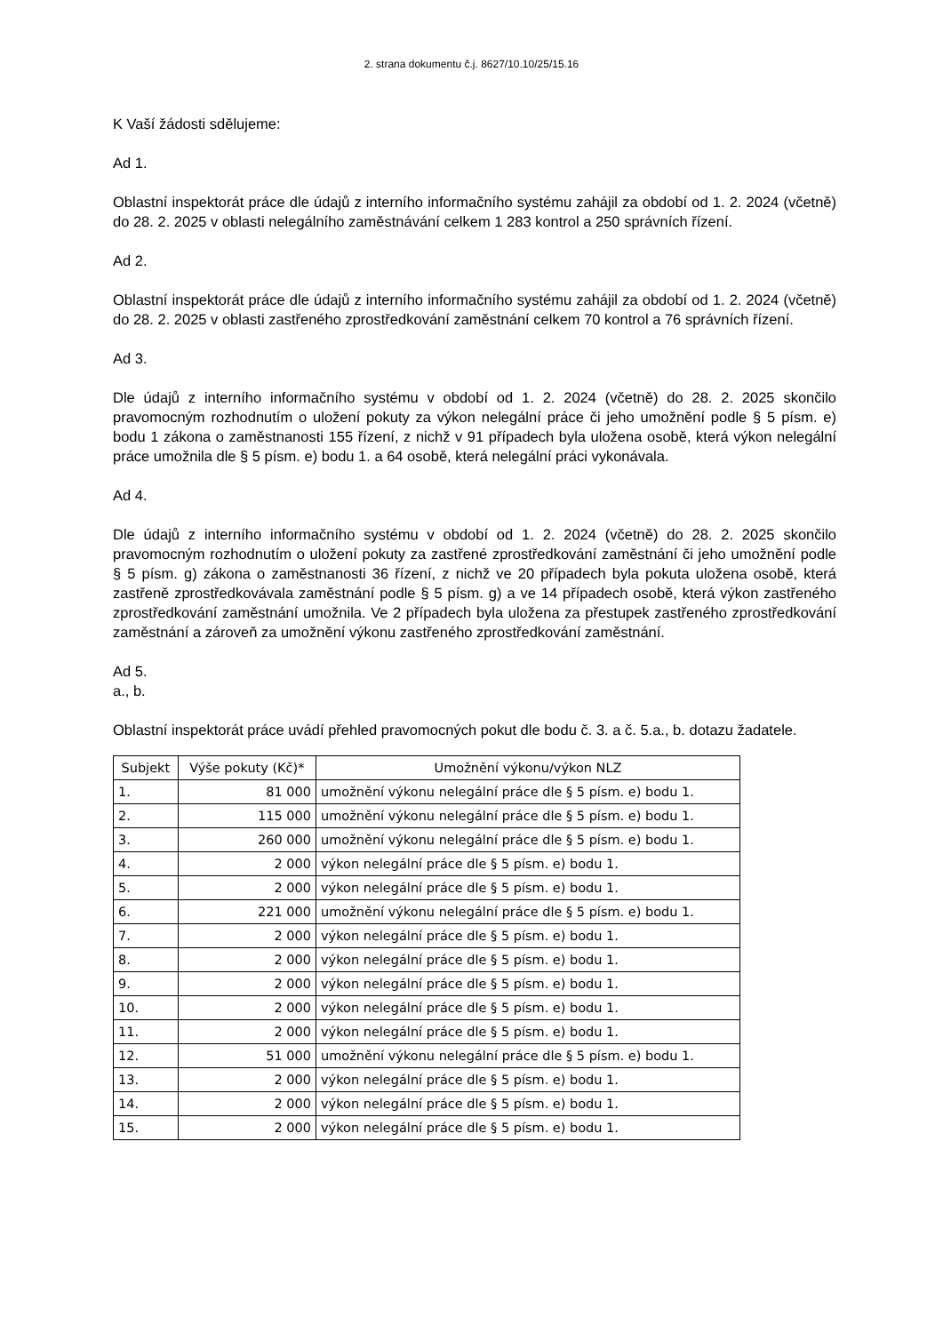2. strana dokumentu č.j. 8627/10.10/25/15.16
K Vaší žádosti sdělujeme:
Ad 1.
Oblastní inspektorát práce dle údajů z interního informačního systému zahájil za období od 1. 2. 2024 (včetně) do 28. 2. 2025 v oblasti nelegálního zaměstnávání celkem 1 283 kontrol a 250 správních řízení.
Ad 2.
Oblastní inspektorát práce dle údajů z interního informačního systému zahájil za období od 1. 2. 2024 (včetně) do 28. 2. 2025 v oblasti zastřeného zprostředkování zaměstnání celkem 70 kontrol a 76 správních řízení.
Ad 3.
Dle údajů z interního informačního systému v období od 1. 2. 2024 (včetně) do 28. 2. 2025 skončilo pravomocným rozhodnutím o uložení pokuty za výkon nelegální práce či jeho umožnění podle § 5 písm. e) bodu 1 zákona o zaměstnanosti 155 řízení, z nichž v 91 případech byla uložena osobě, která výkon nelegální práce umožnila dle § 5 písm. e) bodu 1. a 64 osobě, která nelegální práci vykonávala.
Ad 4.
Dle údajů z interního informačního systému v období od 1. 2. 2024 (včetně) do 28. 2. 2025 skončilo pravomocným rozhodnutím o uložení pokuty za zastřené zprostředkování zaměstnání či jeho umožnění podle § 5 písm. g) zákona o zaměstnanosti 36 řízení, z nichž ve 20 případech byla pokuta uložena osobě, která zastřeně zprostředkovávala zaměstnání podle § 5 písm. g) a ve 14 případech osobě, která výkon zastřeného zprostředkování zaměstnání umožnila. Ve 2 případech byla uložena za přestupek zastřeného zprostředkování zaměstnání a zároveň za umožnění výkonu zastřeného zprostředkování zaměstnání.
Ad 5.
a., b.
Oblastní inspektorát práce uvádí přehled pravomocných pokut dle bodu č. 3. a č. 5.a., b. dotazu žadatele.
| Subjekt | Výše pokuty (Kč)* | Umožnění výkonu/výkon NLZ |
| --- | --- | --- |
| 1. | 81 000 | umožnění výkonu nelegální práce dle § 5 písm. e) bodu 1. |
| 2. | 115 000 | umožnění výkonu nelegální práce dle § 5 písm. e) bodu 1. |
| 3. | 260 000 | umožnění výkonu nelegální práce dle § 5 písm. e) bodu 1. |
| 4. | 2 000 | výkon nelegální práce dle § 5 písm. e) bodu 1. |
| 5. | 2 000 | výkon nelegální práce dle § 5 písm. e) bodu 1. |
| 6. | 221 000 | umožnění výkonu nelegální práce dle § 5 písm. e) bodu 1. |
| 7. | 2 000 | výkon nelegální práce dle § 5 písm. e) bodu 1. |
| 8. | 2 000 | výkon nelegální práce dle § 5 písm. e) bodu 1. |
| 9. | 2 000 | výkon nelegální práce dle § 5 písm. e) bodu 1. |
| 10. | 2 000 | výkon nelegální práce dle § 5 písm. e) bodu 1. |
| 11. | 2 000 | výkon nelegální práce dle § 5 písm. e) bodu 1. |
| 12. | 51 000 | umožnění výkonu nelegální práce dle § 5 písm. e) bodu 1. |
| 13. | 2 000 | výkon nelegální práce dle § 5 písm. e) bodu 1. |
| 14. | 2 000 | výkon nelegální práce dle § 5 písm. e) bodu 1. |
| 15. | 2 000 | výkon nelegální práce dle § 5 písm. e) bodu 1. |